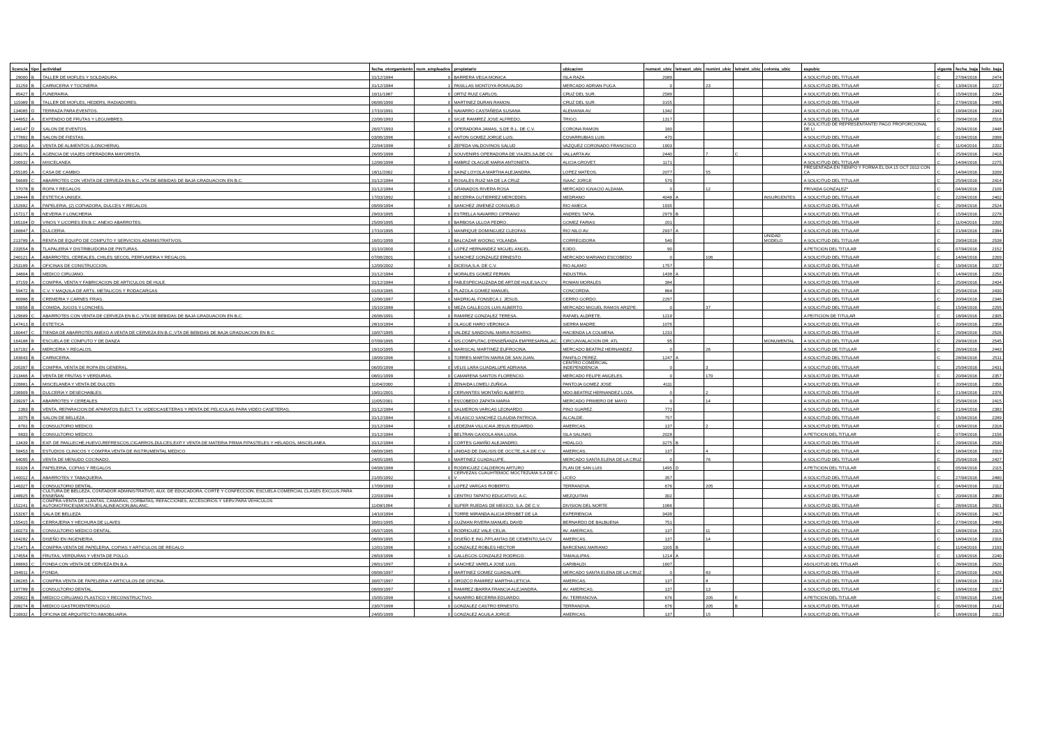| licencia | tipo | actividad | fecha_otorgamiento | num_empleados | propietario | ubicacion | numext_ubic | letraext_ubic | numint_ubic | letraint_ubic | colonia_ubic | espubic | vigente | fecha_baja | folio_baja |
| --- | --- | --- | --- | --- | --- | --- | --- | --- | --- | --- | --- | --- | --- | --- | --- |
| 29000 | B | TALLER DE MOFLES Y SOLDADURA. | 31/12/1984 | 0 | BARRERA VEGA MONICA | ISLA RAZA | 2089 | | | | | A SOLICITUD DEL TITULAR | C | 27/04/2016 | 2474 |
| 31259 | B | CARNICERIA Y TOCINERIA | 31/12/1984 | 1 | PASILLAS MONTOYA ROMUALDO | MERCADO ADRIAN PUGA | 0 | | 23 | | | A SOLICITUD DEL TITULAR | C | 13/04/2016 | 2227 |
| 85427 | B | FUNERARIA. | 10/11/1987 | 0 | ORTIZ RUIZ CARLOS. | CRUZ DEL SUR. | 2589 | | | | | A SOLICITUD DEL TITULAR | C | 15/04/2016 | 2294 |
| 115089 | B | TALLER DE MOFLES, HEDERS, RADIADORES. | 06/06/1990 | 0 | MARTINEZ DURAN RAMON. | CRUZ DEL SUR. | 3155 | | | | | A SOLICITUD DEL TITULAR | C | 27/04/2016 | 2495 |
| 134085 | D | TERRAZA PARA EVENTOS. | 17/10/1991 | 0 | NAVARRO CASTAÑEDA SUSANA | ALEMANIA AV. | 1342 | | | | | A SOLICITUD DEL TITULAR | C | 19/04/2016 | 2343 |
| 144952 | A | EXPENDIO DE FRUTAS Y LEGUMBRES. | 22/06/1993 | 0 | SIGIE RAMIREZ JOSE ALFREDO. | TRIGO. | 1317 | | | | | A SOLICITUD DEL TITULAR | C | 29/04/2016 | 2516 |
| 146147 | D | SALON DE EVENTOS. | 26/07/1993 | 0 | OPERADORA JAMAS, S.DE R.L. DE C.V. | CORONA RAMON | 160 | | | | | A SOLICITUD DE REPRESENTANTE/ PAGO PROPORCIONAL DE LI | C | 26/04/2016 | 2448 |
| 177892 | B | SALON DE FIESTAS. | 03/06/1996 | 0 | ANTON GOMEZ JORGE LUIS. | COVARRUBIAS LUIS | 470 | | | | | A SOLICITUD DEL TITULAR | C | 01/04/2016 | 2098 |
| 204910 | A | VENTA DE ALIMENTOS (LONCHERIA). | 22/04/1998 | 0 | ZEPEDA VALDOVINOS SALUD | VAZQUEZ CORONADO FRANCISCO | 1903 | | | | | A SOLICITUD DEL TITULAR | C | 11/04/2016 | 2202 |
| 206179 | A | AGENCIA DE VIAJES OPERADORA MAYORISTA. | 26/05/1998 | 3 | SOUVENIRS OPERADORA DE VIAJES,SA.DE CV. | VALLARTA AV. | 2440 | | 7 | C | | A SOLICITUD DEL TITULAR | C | 25/04/2016 | 2418 |
| 206932 | A | MISCELANEA. | 12/06/1998 | 0 | AMBRIZ OLAGUE MARIA ANTONIETA. | ALICIA GROVET. | 1171 | | | | | A SOLICITUD DEL TITULAR | C | 14/04/2016 | 2275 |
| 255185 | A | CASA DE CAMBIO. | 18/11/2002 | 0 | SAINZ LOYOLA MARTHA ALEJANDRA. | LOPEZ MATEOS. | 2077 | | 55 | | | PRESENTADA EN TIEMPO Y FORMA EL DIA 15 OCT 2013 CON CA | C | 14/04/2016 | 3209 |
| 56689 | C | ABARROTES CON VENTA DE CERVEZA EN B.C.;VTA DE BEBIDAS DE BAJA GRADUACION EN B.C. | 31/12/1984 | 0 | ROSALES RUIZ MA DE LA CRUZ | ISAAC JORGE | 570 | | | | | A SOLICITUD DEL TITULAR | C | 25/04/2016 | 2414 |
| 57078 | B | ROPA Y REGALOS | 31/12/1984 | 0 | GRANADOS RIVERA ROSA | MERCADO IGNACIO ALDAMA. | 0 | | 12 | | | PRIVADA GONZALEZ* | C | 04/04/2016 | 2109 |
| 138444 | B | ESTETICA UNISEX. | 17/03/1992 | 1 | BECERRA GUTIERREZ MERCEDES. | MEDRANO | 4048 | A | | | INSURGENTES | A SOLICITUD DEL TITULAR | C | 22/04/2016 | 2402 |
| 152682 | A | PAPELERIA, (2) COPIADORA, DULCES Y REGALOS | 09/09/1994 | 0 | SANCHEZ JIMENEZ CONSUELO | RIO AMECA | 1935 | | | | | A SOLICITUD DEL TITULAR | C | 29/04/2016 | 2524 |
| 157217 | B | NEVERIA Y LONCHERIA | 29/03/1995 | 0 | ESTRELLA NAVARRO CIPRIANO | ANDRES TAPIA. | 2979 | B | | | | A SOLICITUD DEL TITULAR | C | 15/04/2016 | 2278 |
| 165104 | D | VINOS Y LICORES EN B.C. ANEXO ABARROTES. | 25/09/1995 | 0 | BARBOSA ULLOA PEDRO. | GOMEZ FARIAS | 201 | | | | | A SOLICITUD DEL TITULAR | C | 11/04/2016 | 2200 |
| 166847 | A | DULCERIA. | 17/10/1995 | 1 | MANRIQUE DOMINGUEZ CLEOFAS | RIO NILO AV. | 2937 | A | | | | A SOLICITUD DEL TITULAR | C | 21/04/2016 | 2394 |
| 213789 | A | RENTA DE EQUIPO DE COMPUTO Y SERVICIOS ADMINISTRATIVOS. | 16/01/1999 | 0 | BALCAZAR WOONG YOLANDA | CORREGIDORA | 540 | | | | UNIDAD MODELO | A SOLICITUD DEL TITULAR | C | 29/04/2016 | 2538 |
| 233554 | B | TLAPALERIA Y DISTRIBUIDORA DE PINTURAS. | 31/10/2000 | 0 | LOPEZ HERNANDEZ MIGUEL ANGEL. | EJIDO. | 90 | | | | | A PETICION DEL TITULAR | C | 07/04/2016 | 2152 |
| 240121 | A | ABARROTES, CEREALES, CHILES SECOS, PERFUMERIA Y REGALOS. | 07/06/2001 | 1 | SANCHEZ GONZALEZ ERNESTO. | MERCADO MARIANO ESCOBEDO | 0 | | 106 | | | A SOLICITUD DEL TITULAR | C | 14/04/2016 | 2269 |
| 253189 | A | OFICINAS DE CONSTRUCCION. | 12/09/2002 | 0 | DICEISA,S.A. DE C.V. | RIO ALAMO | 1757 | | | | | A SOLICITUD DEL TITULAR | C | 19/04/2016 | 2327 |
| 34804 | B | MEDICO CIRUJANO. | 31/12/1984 | 0 | MORALES GOMEZ FERMIN. | INDUSTRIA. | 1438 | A | | | | A SOLICITUD DEL TITULAR | C | 14/04/2016 | 2250 |
| 37159 | A | COMPRA, VENTA Y FABRICACION DE ARTICULOS DE HULE. | 31/12/1984 | 0 | FAB.ESPECIALIZADA DE ART.DE HULE,SA.CV. | ROMAN MORALES | 384 | | | | | A SOLICITUD DEL TITULAR | C | 25/04/2016 | 2434 |
| 59472 | B | C.V. Y MAQUILA DE ARTS. METALICOS Y RODACARGAS | 01/03/1985 | 0 | PLAZOLA GOMEZ MANUEL | CONCORDIA. | 864 | | | | | A SOLICITUD DEL TITULAR | C | 25/04/2016 | 2430 |
| 80986 | B | CREMERIA Y CARNES FRIAS. | 12/06/1987 | 0 | MADRIGAL FONSECA J. JESUS. | CERRO GORDO. | 2297 | | | | | A SOLICITUD DEL TITULAR | C | 20/04/2016 | 2346 |
| 93656 | B | COMIDA, JUGOS Y LONCHES. | 15/10/1988 | 0 | MEZA GALLEGOS LUIS ALBERTO. | MERCADO MIGUEL RAMOS ARIZPE. | 0 | | 37 | | | A SOLICITUD DEL TITULAR | C | 15/04/2016 | 2295 |
| 129689 | C | ABARROTES CON VENTA DE CERVEZA EN B.C.;VTA DE BEBIDAS DE BAJA GRADUACION EN B.C. | 26/06/1991 | 0 | RAMIREZ GONZALEZ TERESA. | RAFAEL ALDRETE. | 1219 | | | | | A PEITICION DE TITULAR | C | 18/04/2016 | 2305 |
| 147413 | B | ESTETICA | 28/10/1994 | 0 | OLAGUE HARO VERONICA | SIERRA MADRE. | 1076 | | | | | A SOLICITUD DEL TITULAR | C | 20/04/2016 | 2358 |
| 160447 | C | TIENDA DE ABARROTES ANEXO A VENTA DE CERVEZA EN B.C.;VTA DE BEBIDAS DE BAJA GRADUACION EN B.C. | 10/07/1995 | 0 | VALDEZ SANDOVAL MARIA ROSARIO. | HACIENDA LA COLMENA. | 1233 | | | | | A SOLICITUD DEL TITULAR | C | 29/04/2016 | 2526 |
| 164188 | B | ESCUELA DE COMPUTO Y DE DANZA | 07/09/1995 | 4 | SIS.COMPUTAC.D'ENSEÑANZA EMPRESARIAL,AC. | CIRCUNVALACION DR. ATL | 95 | | | | MONUMENTAL | A SOLICITUD DEL TITULAR | C | 29/04/2016 | 2545 |
| 167192 | A | MERCERIA Y REGALOS. | 19/10/1995 | 0 | MARISCAL MARTINEZ EUFROCINA. | MERCADO BEATRIZ HERNANDEZ. | 0 | | 26 | | | A SOLICITUD DE TITULAR | C | 26/04/2016 | 2443 |
| 183643 | B | CARNICERIA. | 19/09/1996 | 0 | TORRES MARTIN MARIA DE SAN JUAN. | PANFILO PEREZ. | 1247 | A | | | | A SOLICITUD DEL TITULAR | C | 28/04/2016 | 2511 |
| 205397 | B | COMPRA, VENTA DE ROPA EN GENERAL. | 06/05/1998 | 0 | VELIS LARA GUADALUPE ADRIANA. | CENTRO COMERCIAL INDEPENDENCIA | 0 | | 3 | | | A SOLICITUD DEL TITULAR | C | 25/04/2016 | 2431 |
| 213466 | A | VENTA DE FRUTAS Y VERDURAS. | 08/01/1999 | 0 | CAMARENA SANTOS FLORENCIO. | MERCADO FELIPE ANGELES. | 0 | | 170 | | | A SOLICITUD DEL TITULAR | C | 20/04/2016 | 2357 |
| 226881 | A | MISCELANEA Y VENTA DE DULCES | 11/04/2000 | 1 | ZENAIDA LOMELI ZUÑIGA | PANTOJA GOMEZ JOSE | 4111 | | | | | A SOLICITUD DEL TITULAR | C | 20/04/2016 | 2356 |
| 236909 | B | DULCERIA Y DESECHABLES. | 19/01/2001 | 0 | CERVANTES MONTAÑO ALBERTO. | MDO.BEATRIZ HERNANDEZ LOZA. | 0 | | 2 | | | A SOLICITUD DEL TITULAR | C | 21/04/2016 | 2376 |
| 239297 | A | ABARROTES Y CEREALES | 11/05/2001 | 0 | ESCOBEDO ZAPATA MARIA | MERCADO PRIMERO DE MAYO | 0 | | 14 | | | A SOLICITUD DEL TITULAR | C | 25/04/2016 | 2415 |
| 2393 | B | VENTA, REPARACION DE APARATOS ELECT. T.V. VIDEOCASETERAS Y RENTA DE PELICULAS PARA VIDEO CASETERAS. | 31/12/1984 | 0 | SALMERON VARGAS LEONARDO . | PINO SUAREZ. | 773 | | | | | A SOLICITUD DEL TITULAR | C | 21/04/2016 | 2383 |
| 3075 | B | SALON DE BELLEZA . | 31/12/1984 | 0 | VELASCO SANCHEZ CLAUDIA PATRICIA. | ALCALDE. | 757 | | | | | A SOLICITUD DEL TITULAR | C | 15/04/2016 | 2289 |
| 8701 | B | CONSULTORIO MEDICO. | 31/12/1984 | 0 | LEDEZMA VILLICA\A JESUS EDUARDO. | AMERICAS. | 137 | | 2 | | | A SOLICITUD DEL TITULAR | C | 18/04/2016 | 2318 |
| 9833 | B | CONSULTORIO MEDICO. | 31/12/1984 | 1 | BELTRAN GAXIOLA ANA LUISA. | ISLA SALINAS | 2028 | | | | | A PETICION DEL TITULAR | C | 07/04/2016 | 2156 |
| 13439 | B | EXP. DE PAN,LECHE,HUEVO,REFRESCOS,CIGARROS,DULCES,EXP.Y VENTA DE MATERIA PRIMA P/PASTELES Y HELADOS, MISCELANEA. | 31/12/1984 | 0 | CORTES GAMIÑO ALEJANDRO. | HIDALGO. | 3275 | B | | | | A SOLICITUD DEL TITULAR | C | 29/04/2016 | 2530 |
| 58453 | B | ESTUDIOS CLINICOS Y COMPRA VENTA DE INSTRUMENTAL MEDICO. | 08/09/1985 | 0 | UNIDAD DE DIALISIS DE OCCTE.,S.A.DE C.V. | AMERICAS. | 137 | | 4 | | | A SOLICITUD DEL TITULAR | C | 18/04/2016 | 2319 |
| 64095 | A | VENTA DE MENUDO COCINADO. | 24/05/1985 | 0 | MARTINEZ GUADALUPE. | MERCADO SANTA ELENA DE LA CRUZ | 0 | | 76 | | | A SOLICITUD DEL TITULAR | C | 25/04/2016 | 2427 |
| 91926 | A | PAPELERIA, COPIAS Y REGALOS | 04/08/1988 | 0 | RODRIGUEZ CALDERON ARTURO | PLAN DE SAN LUIS | 1495 | D | | | | A PETICION DEL TITULAR | C | 05/04/2016 | 2115 |
| 140012 | A | ABARROTES Y TABAQUERIA. | 21/05/1992 | 0 | CERVEZAS CUAUHTEMOC MOCTEZUMA S.A DE C-V | LICEO | 357 | | | | | A SOLICITUD DEL TITULAR | C | 27/04/2016 | 2480 |
| 146327 | B | CONSULTORIO DENTAL. | 17/09/1993 | 0 | LOPEZ VARGAS ROBERTO. | TERRANOVA. | 676 | | 205 | | | A SOLICITUD DEL TITULAR | C | 04/04/2016 | 2112 |
| 148925 | B | CULTURA DE BELLEZA, CONTADOR ADMINISTRATIVO, AUX. DE EDUCADORA, CORTE Y CONFECCION, ESCUELA COMERCIAL CLASES EXCLUS.PARA ENSEÑAN. | 22/03/1994 | 0 | CENTRO TAPATIO EDUCATIVO, A.C. | MEZQUITAN | 302 | | | | | A SOLICITUD DEL TITULAR | C | 20/04/2016 | 2360 |
| 152241 | B | COMPRA-VENTA DE LLANTAS, CAMARAS, CORBATAS, REFACCIONES, ACCESORIOS Y SERV.PARA VEHICULOS AUTOMOTRICES(MONTAJES,ALINEACION,BALANC. | 11/08/1994 | 0 | SUPER RUEDAS DE MEXICO, S.A. DE C.V. | DIVISION DEL NORTE | 1066 | | | | | A SOLICITUD DEL TITULAR | C | 28/04/2016 | 2501 |
| 153267 | B | SALA DE BELLEZA | 14/10/1994 | 1 | TORRE MIRANDA ALICIA ERISBET DE LA | EXPERIENCIA | 3439 | | | | | A SOLICITUD DEL TITULAR | C | 25/04/2016 | 2417 |
| 155415 | B | CERRAJERIA Y HECHURA DE LLAVES | 30/01/1995 | 0 | GUZMAN RIVERA MANUEL DAVID | BERNARDO DE BALBUENA | 751 | | | | | A SOLICITUD DEL TITULAR | C | 27/04/2016 | 2499 |
| 160273 | B | CONSULTORIO MEDICO DENTAL. | 05/07/1995 | 0 | RODRIGUEZ VALE CELIA. | AV. AMERICAS. | 137 | | 11 | | | A SOLICITUD DEL TITULAR | C | 18/04/2016 | 2315 |
| 164282 | A | DISEÑO EN INGENIERIA. | 08/09/1995 | 0 | DISEÑO E ING.P/PLANTAS DE CEMENTO,SA CV. | AMERICAS. | 137 | | 14 | | | A SOLICITUD DEL TITULAR | C | 18/04/2016 | 2316 |
| 171471 | A | COMPRA-VENTA DE PAPELERIA, COPIAS Y ARTICULOS DE REGALO. | 12/01/1996 | 0 | GONZALEZ ROBLES HECTOR | BARCENAS MARIANO | 1105 | B | | | | A SOLICITUD DEL TITULAR | C | 11/04/2016 | 2193 |
| 174554 | B | FRUTAS, VERDURAS Y VENTA DE POLLO. | 28/03/1996 | 0 | GALLEGOS GONZALEZ RODRIGO. | TAMAULIPAS. | 1214 | A | | | | A SOLICITUD DEL TITULAR | C | 13/04/2016 | 2240 |
| 189893 | C | FONDA CON VENTA DE CERVEZA EN B.A. | 28/01/1997 | 0 | SANCHEZ VARELA JOSE LUIS. | GARIBALDI. | 1607 | | | | | ASOLICITUD DEL TITULAR | C | 28/04/2016 | 2520 |
| 194011 | A | FONDA. | 09/06/1997 | 0 | MARTINEZ GOMEZ GUADALUPE. | MERCADO SANTA ELENA DE LA CRUZ | 0 | | 83 | | | A SOLICITUD DEL TITULAR | C | 25/04/2016 | 2426 |
| 196265 | A | COMPRA VENTA DE PAPELERIA Y ARTICULOS DE OFICINA. | 30/07/1997 | 0 | OROZCO RAMIREZ MARTHA LETICIA. | AMERICAS. | 137 | | 8 | | | A SOLICITUD DEL TITULAR | C | 18/04/2016 | 2314 |
| 197789 | B | CONSULTORIO DENTAL. | 09/09/1997 | 0 | RAMIREZ IBARRA FRANCIA ALEJANDRA. | AV. AMERICAS. | 137 | | 13 | | | A SOLICITUD DEL TITULAR | C | 18/04/2016 | 2317 |
| 205822 | B | MEDICO CIRUJANO PLASTICO Y RECONSTRUCTIVO. | 15/05/1998 | 0 | NAVARRO BECERRA EDUARDO. | AV. TERRANOVA. | 676 | | 205 | E | | A PETICION DEL TITULAR | C | 07/04/2016 | 2148 |
| 208274 | B | MEDICO GASTROENTEROLOGO. | 23/07/1998 | 0 | GONZALEZ CASTRO ERNESTO. | TERRANOVA. | 676 | | 205 | B | | A SOLICITUD DEL TITULAR | C | 06/04/2016 | 2142 |
| 216832 | A | OFICINA DE ARQUITECTO.INMOBILIARIA. | 24/05/1999 | 0 | GONZALEZ AGUILA JORGE. | AMERICAS. | 137 | | 15 | | | A SOLICITUD DEL TITULAR | C | 18/04/2016 | 2312 |